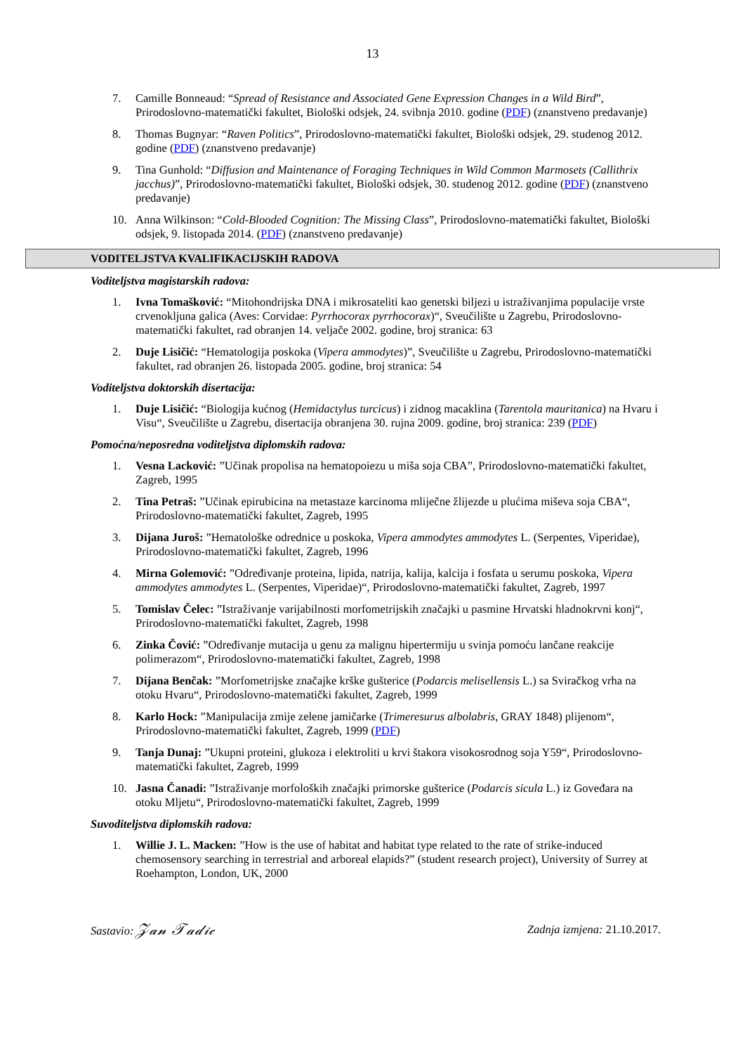13
7. Camille Bonneaud: “Spread of Resistance and Associated Gene Expression Changes in a Wild Bird”, Prirodoslovno-matematički fakultet, Biološki odsjek, 24. svibnja 2010. godine (PDF) (znanstveno predavanje)
8. Thomas Bugnyar: “Raven Politics”, Prirodoslovno-matematički fakultet, Biološki odsjek, 29. studenog 2012. godine (PDF) (znanstveno predavanje)
9. Tina Gunhold: “Diffusion and Maintenance of Foraging Techniques in Wild Common Marmosets (Callithrix jacchus)”, Prirodoslovno-matematički fakultet, Biološki odsjek, 30. studenog 2012. godine (PDF) (znanstveno predavanje)
10. Anna Wilkinson: “Cold-Blooded Cognition: The Missing Class”, Prirodoslovno-matematički fakultet, Biološki odsjek, 9. listopada 2014. (PDF) (znanstveno predavanje)
VODITELJSTVA KVALIFIKACIJSKIH RADOVA
Voditeljstva magistarskih radova:
1. Ivna Tomašković: “Mitohondrijska DNA i mikrosateliti kao genetski biljezi u istraživanjima populacije vrste crvenokljuna galica (Aves: Corvidae: Pyrrhocorax pyrrhocorax)“, Sveučilište u Zagrebu, Prirodoslovno-matematički fakultet, rad obranjen 14. veljače 2002. godine, broj stranica: 63
2. Duje Lisičić: “Hematologija poskoka (Vipera ammodytes)”, Sveučilište u Zagrebu, Prirodoslovno-matematički fakultet, rad obranjen 26. listopada 2005. godine, broj stranica: 54
Voditeljstva doktorskih disertacija:
1. Duje Lisičić: “Biologija kućnog (Hemidactylus turcicus) i zidnog macaklina (Tarentola mauritanica) na Hvaru i Visu“, Sveučilište u Zagrebu, disertacija obranjena 30. rujna 2009. godine, broj stranica: 239 (PDF)
Pomoćna/neposredna voditeljstva diplomskih radova:
1. Vesna Lacković: ”Učinak propolisa na hematopoiezu u miša soja CBA”, Prirodoslovno-matematički fakultet, Zagreb, 1995
2. Tina Petraš: ”Učinak epirubicina na metastaze karcinoma mliječne žlijezde u plućima miševa soja CBA“, Prirodoslovno-matematički fakultet, Zagreb, 1995
3. Dijana Juroš: ”Hematološke odrednice u poskoka, Vipera ammodytes ammodytes L. (Serpentes, Viperidae), Prirodoslovno-matematički fakultet, Zagreb, 1996
4. Mirna Golemović: ”Određivanje proteina, lipida, natrija, kalija, kalcija i fosfata u serumu poskoka, Vipera ammodytes ammodytes L. (Serpentes, Viperidae)“, Prirodoslovno-matematički fakultet, Zagreb, 1997
5. Tomislav Čelec: ”Istraživanje varijabilnosti morfometrijskih značajki u pasmine Hrvatski hladnokrvni konj“, Prirodoslovno-matematički fakultet, Zagreb, 1998
6. Zinka Čović: ”Određivanje mutacija u genu za malignu hipertermiju u svinja pomoću lančane reakcije polimerazom“, Prirodoslovno-matematički fakultet, Zagreb, 1998
7. Dijana Benčak: ”Morfometrijske značajke krške gušterice (Podarcis melisellensis L.) sa Sviračkog vrha na otoku Hvaru“, Prirodoslovno-matematički fakultet, Zagreb, 1999
8. Karlo Hock: ”Manipulacija zmije zelene jamičarke (Trimeresurus albolabris, GRAY 1848) plijenom“, Prirodoslovno-matematički fakultet, Zagreb, 1999 (PDF)
9. Tanja Dunaj: ”Ukupni proteini, glukoza i elektroliti u krvi štakora visokosrodnog soja Y59“, Prirodoslovno-matematički fakultet, Zagreb, 1999
10. Jasna Čanadi: ”Istraživanje morfoloških značajki primorske gušterice (Podarcis sicula L.) iz Goveđara na otoku Mljetu“, Prirodoslovno-matematički fakultet, Zagreb, 1999
Suvoditeljstva diplomskih radova:
1. Willie J. L. Macken: ”How is the use of habitat and habitat type related to the rate of strike-induced chemosensory searching in terrestrial and arboreal elapids?” (student research project), University of Surrey at Roehampton, London, UK, 2000
Sastavio: 𝒵𝒶𝓃 𝒯𝒶𝒹𝒾𝒸 Zadnja izmjena: 21.10.2017.